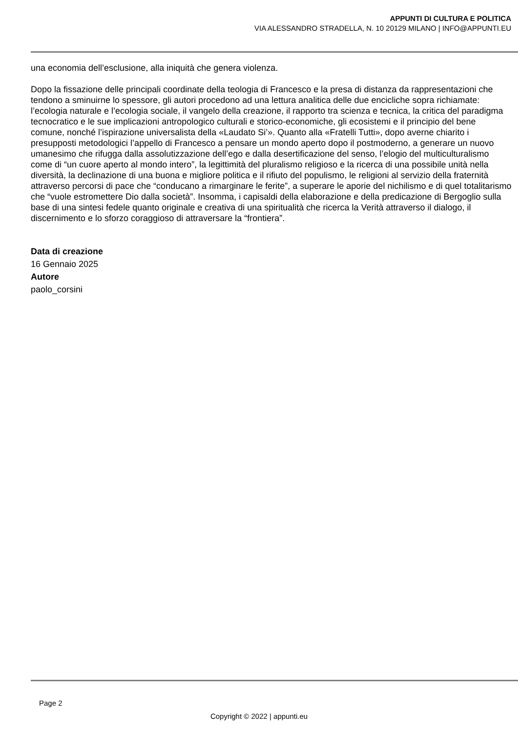APPUNTI DI CULTURA E POLITICA
VIA ALESSANDRO STRADELLA, N. 10 20129 MILANO | INFO@APPUNTI.EU
una economia dell’esclusione, alla iniquità che genera violenza.
Dopo la fissazione delle principali coordinate della teologia di Francesco e la presa di distanza da rappresentazioni che tendono a sminuirne lo spessore, gli autori procedono ad una lettura analitica delle due encicliche sopra richiamate: l’ecologia naturale e l’ecologia sociale, il vangelo della creazione, il rapporto tra scienza e tecnica, la critica del paradigma tecnocratico e le sue implicazioni antropologico culturali e storico-economiche, gli ecosistemi e il principio del bene comune, nonché l’ispirazione universalista della «Laudato Si’». Quanto alla «Fratelli Tutti», dopo averne chiarito i presupposti metodologici l’appello di Francesco a pensare un mondo aperto dopo il postmoderno, a generare un nuovo umanesimo che rifugga dalla assolutizzazione dell’ego e dalla desertificazione del senso, l’elogio del multiculturalismo come di “un cuore aperto al mondo intero”, la legittimità del pluralismo religioso e la ricerca di una possibile unità nella diversità, la declinazione di una buona e migliore politica e il rifiuto del populismo, le religioni al servizio della fraternità attraverso percorsi di pace che “conducano a rimarginare le ferite”, a superare le aporie del nichilismo e di quel totalitarismo che “vuole estromettere Dio dalla società”. Insomma, i capisaldi della elaborazione e della predicazione di Bergoglio sulla base di una sintesi fedele quanto originale e creativa di una spiritualità che ricerca la Verità attraverso il dialogo, il discernimento e lo sforzo coraggioso di attraversare la “frontiera”.
Data di creazione
16 Gennaio 2025
Autore
paolo_corsini
Page 2
Copyright © 2022 | appunti.eu